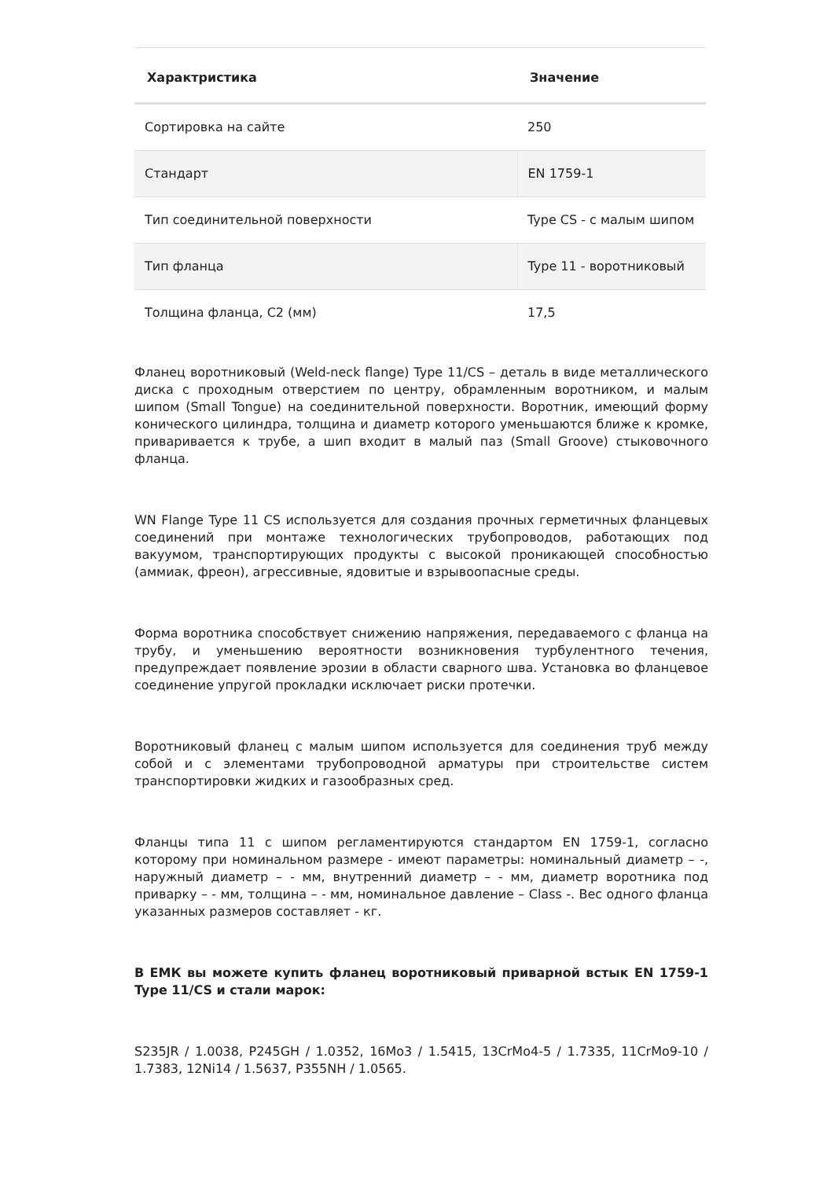| Характристика | Значение |
| --- | --- |
| Сортировка на сайте | 250 |
| Стандарт | EN 1759-1 |
| Тип соединительной поверхности | Type CS - с малым шипом |
| Тип фланца | Type 11 - воротниковый |
| Толщина фланца, C2 (мм) | 17,5 |
Фланец воротниковый (Weld-neck flange) Type 11/CS – деталь в виде металлического диска с проходным отверстием по центру, обрамленным воротником, и малым шипом (Small Tongue) на соединительной поверхности. Воротник, имеющий форму конического цилиндра, толщина и диаметр которого уменьшаются ближе к кромке, приваривается к трубе, а шип входит в малый паз (Small Groove) стыковочного фланца.
WN Flange Type 11 CS используется для создания прочных герметичных фланцевых соединений при монтаже технологических трубопроводов, работающих под вакуумом, транспортирующих продукты с высокой проникающей способностью (аммиак, фреон), агрессивные, ядовитые и взрывоопасные среды.
Форма воротника способствует снижению напряжения, передаваемого с фланца на трубу, и уменьшению вероятности возникновения турбулентного течения, предупреждает появление эрозии в области сварного шва. Установка во фланцевое соединение упругой прокладки исключает риски протечки.
Воротниковый фланец с малым шипом используется для соединения труб между собой и с элементами трубопроводной арматуры при строительстве систем транспортировки жидких и газообразных сред.
Фланцы типа 11 с шипом регламентируются стандартом EN 1759-1, согласно которому при номинальном размере - имеют параметры: номинальный диаметр – -, наружный диаметр – - мм, внутренний диаметр – - мм, диаметр воротника под приварку – - мм, толщина – - мм, номинальное давление – Class -. Вес одного фланца указанных размеров составляет - кг.
В ЕМК вы можете купить фланец воротниковый приварной встык EN 1759-1 Type 11/CS и стали марок:
S235JR / 1.0038, P245GH / 1.0352, 16Mo3 / 1.5415, 13CrMo4-5 / 1.7335, 11CrMo9-10 / 1.7383, 12Ni14 / 1.5637, P355NH / 1.0565.